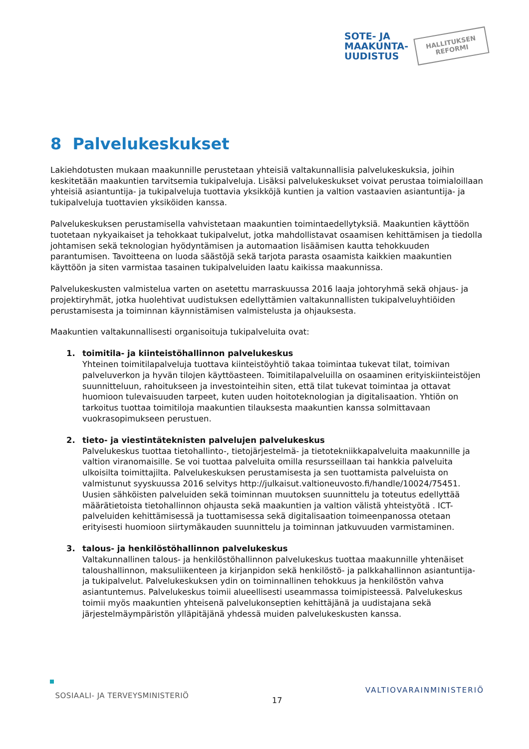SOTE- JA
MAAKUNTA-
UUDISTUS
HALLITUKSEN
REFORMI
8 Palvelukeskukset
Lakiehdotusten mukaan maakunnille perustetaan yhteisiä valtakunnallisia palvelukeskuksia, joihin keskitetään maakuntien tarvitsemia tukipalveluja. Lisäksi palvelukeskukset voivat perustaa toimialoillaan yhteisiä asiantuntija- ja tukipalveluja tuottavia yksikköjä kuntien ja valtion vastaavien asiantuntija- ja tukipalveluja tuottavien yksiköiden kanssa.
Palvelukeskuksen perustamisella vahvistetaan maakuntien toimintaedellytyksiä. Maakuntien käyttöön tuotetaan nykyaikaiset ja tehokkaat tukipalvelut, jotka mahdollistavat osaamisen kehittämisen ja tiedolla johtamisen sekä teknologian hyödyntämisen ja automaation lisäämisen kautta tehokkuuden parantumisen. Tavoitteena on luoda säästöjä sekä tarjota parasta osaamista kaikkien maakuntien käyttöön ja siten varmistaa tasainen tukipalveluiden laatu kaikissa maakunnissa.
Palvelukeskusten valmistelua varten on asetettu marraskuussa 2016 laaja johtoryhmä sekä ohjaus- ja projektiryhmät, jotka huolehtivat uudistuksen edellyttämien valtakunnallisten tukipalveluyhtiöiden perustamisesta ja toiminnan käynnistämisen valmistelusta ja ohjauksesta.
Maakuntien valtakunnallisesti organisoituja tukipalveluita ovat:
1. toimitila- ja kiinteistöhallinnon palvelukeskus
Yhteinen toimitilapalveluja tuottava kiinteistöyhtiö takaa toimintaa tukevat tilat, toimivan palveluverkon ja hyvän tilojen käyttöasteen. Toimitilapalveluilla on osaaminen erityiskiinteistöjen suunnitteluun, rahoitukseen ja investointeihin siten, että tilat tukevat toimintaa ja ottavat huomioon tulevaisuuden tarpeet, kuten uuden hoitoteknologian ja digitalisaation. Yhtiön on tarkoitus tuottaa toimitiloja maakuntien tilauksesta maakuntien kanssa solmittavaan vuokrasopimukseen perustuen.
2. tieto- ja viestintäteknisten palvelujen palvelukeskus
Palvelukeskus tuottaa tietohallinto-, tietojärjestelmä- ja tietotekniikkapalveluita maakunnille ja valtion viranomaisille. Se voi tuottaa palveluita omilla resursseillaan tai hankkia palveluita ulkoisilta toimittajilta. Palvelukeskuksen perustamisesta ja sen tuottamista palveluista on valmistunut syyskuussa 2016 selvitys http://julkaisut.valtioneuvosto.fi/handle/10024/75451. Uusien sähköisten palveluiden sekä toiminnan muutoksen suunnittelu ja toteutus edellyttää määrätietoista tietohallinnon ohjausta sekä maakuntien ja valtion välistä yhteistyötä . ICT-palveluiden kehittämisessä ja tuottamisessa sekä digitalisaation toimeenpanossa otetaan erityisesti huomioon siirtymäkauden suunnittelu ja toiminnan jatkuvuuden varmistaminen.
3. talous- ja henkilöstöhallinnon palvelukeskus
Valtakunnallinen talous- ja henkilöstöhallinnon palvelukeskus tuottaa maakunnille yhtenäiset taloushallinnon, maksuliikenteen ja kirjanpidon sekä henkilöstö- ja palkkahallinnon asiantuntija- ja tukipalvelut. Palvelukeskuksen ydin on toiminnallinen tehokkuus ja henkilöstön vahva asiantuntemus. Palvelukeskus toimii alueellisesti useammassa toimipisteessä. Palvelukeskus toimii myös maakuntien yhteisenä palvelukonseptien kehittäjänä ja uudistajana sekä järjestelmäympäristön ylläpitäjänä yhdessä muiden palvelukeskusten kanssa.
SOSIAALI- JA TERVEYSMINISTERIÖ
17
VALTIOVARAINMINISTERIÖ